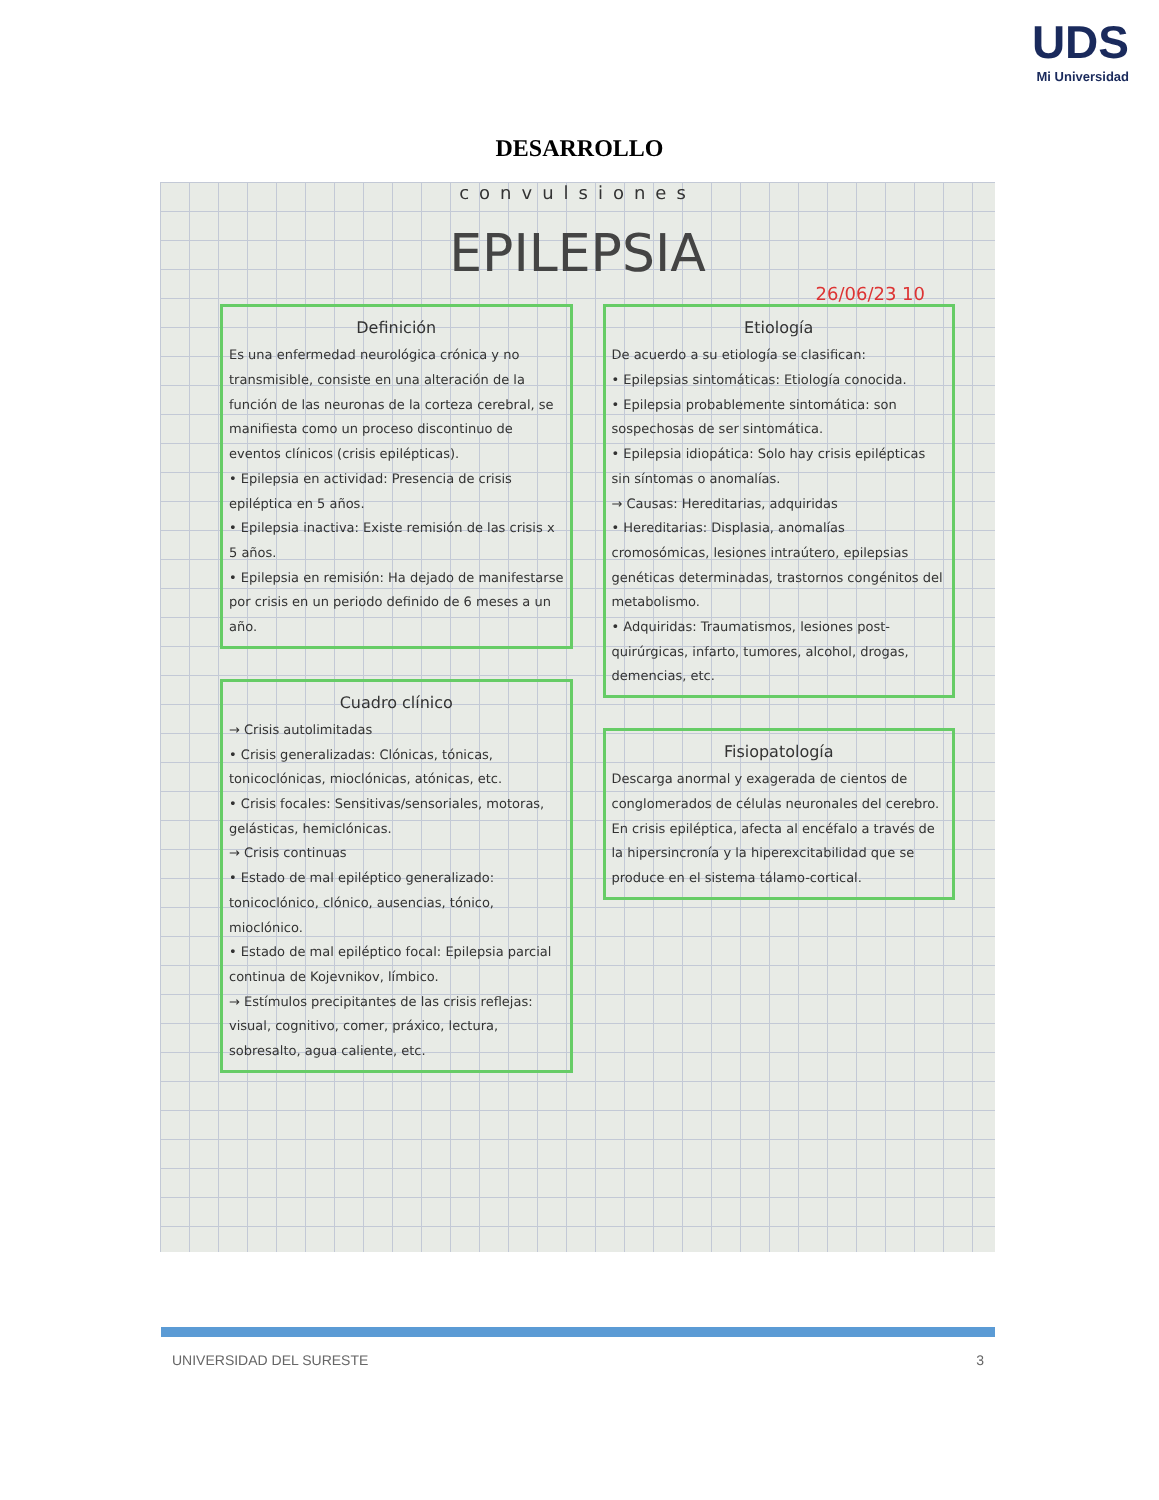UDS
Mi Universidad
DESARROLLO
convulsiones
EPILEPSIA
26/06/23 10
Definición
Es una enfermedad neurológica crónica y no transmisible, consiste en una alteración de la función de las neuronas de la corteza cerebral, se manifiesta como un proceso discontinuo de eventos clínicos (crisis epilépticas).
• Epilepsia en actividad: Presencia de crisis epiléptica en 5 años.
• Epilepsia inactiva: Existe remisión de las crisis x 5 años.
• Epilepsia en remisión: Ha dejado de manifestarse por crisis en un periodo definido de 6 meses a un año.
Cuadro clínico
→ Crisis autolimitadas
• Crisis generalizadas: Clónicas, tónicas, tonicoclónicas, mioclónicas, atónicas, etc.
• Crisis focales: Sensitivas/sensoriales, motoras, gelásticas, hemiclónicas.
→ Crisis continuas
• Estado de mal epiléptico generalizado: tonicoclónico, clónico, ausencias, tónico, mioclónico.
• Estado de mal epiléptico focal: Epilepsia parcial continua de Kojevnikov, límbico.
→ Estímulos precipitantes de las crisis reflejas: visual, cognitivo, comer, práxico, lectura, sobresalto, agua caliente, etc.
Etiología
De acuerdo a su etiología se clasifican:
• Epilepsias sintomáticas: Etiología conocida.
• Epilepsia probablemente sintomática: son sospechosas de ser sintomática.
• Epilepsia idiopática: Solo hay crisis epilépticas sin síntomas o anomalías.
→ Causas: Hereditarias, adquiridas
• Hereditarias: Displasia, anomalías cromosómicas, lesiones intraútero, epilepsias genéticas determinadas, trastornos congénitos del metabolismo.
• Adquiridas: Traumatismos, lesiones post-quirúrgicas, infarto, tumores, alcohol, drogas, demencias, etc.
Fisiopatología
Descarga anormal y exagerada de cientos de conglomerados de células neuronales del cerebro. En crisis epiléptica, afecta al encéfalo a través de la hipersincronía y la hiperexcitabilidad que se produce en el sistema tálamo-cortical.
UNIVERSIDAD DEL SURESTE 3